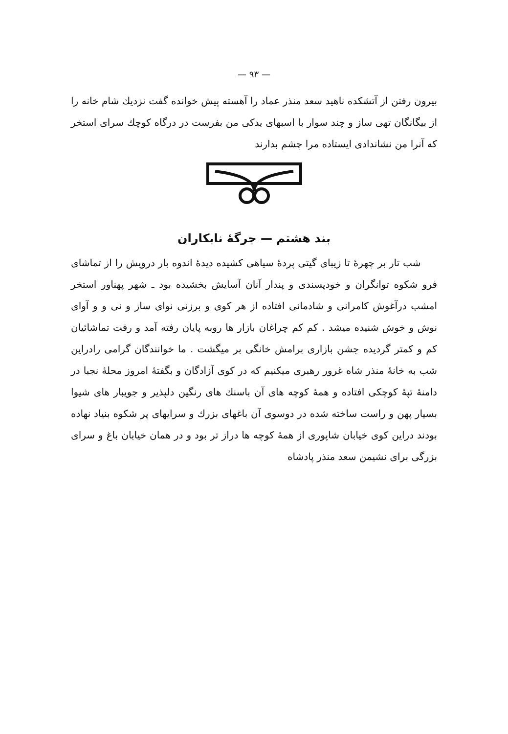— ۹۳ —
بیرون رفتن از آتشکده ناهید سعد منذر عماد را آهسته پیش خوانده گفت نزدیك شام خانه را از بیگانگان تهی ساز و چند سوار با اسبهای یدکی من بفرست در درگاه کوچك سرای استخر که آنرا من نشاندادی ایستاده مرا چشم بدارند
بند هشتم — جرگهٔ نابکاران
شب تار بر چهرهٔ تا زیبای گیتی پردهٔ سیاهی کشیده دیدهٔ اندوه بار درویش را از تماشای فرو شکوه توانگران و خودپسندی و پندار آنان آسایش بخشیده بود ـ شهر پهناور استخر امشب درآغوش کامرانی و شادمانی افتاده از هر کوی و برزنی نوای ساز و نی و و آوای نوش و خوش شنیده میشد . کم کم چراغان بازار ها روبه پایان رفته آمد و رفت تماشائیان کم و کمتر گردیده جشن بازاری برامش خانگی بر میگشت . ما خوانندگان گرامی رادراین شب به خانهٔ منذر شاه غرور رهبری میکنیم که در کوی آزادگان و بگفتهٔ امروز محلهٔ نجبا در دامنهٔ تپهٔ کوچکی افتاده و همهٔ کوچه های آن باسنك های رنگین دلپذیر و جویبار های شیوا بسیار پهن و راست ساخته شده در دوسوی آن باغهای بزرك و سرایهای پر شکوه بنیاد نهاده بودند دراین کوی خیابان شاپوری از همهٔ کوچه ها دراز تر بود و در همان خیابان باغ و سرای بزرگی برای نشیمن سعد منذر پادشاه